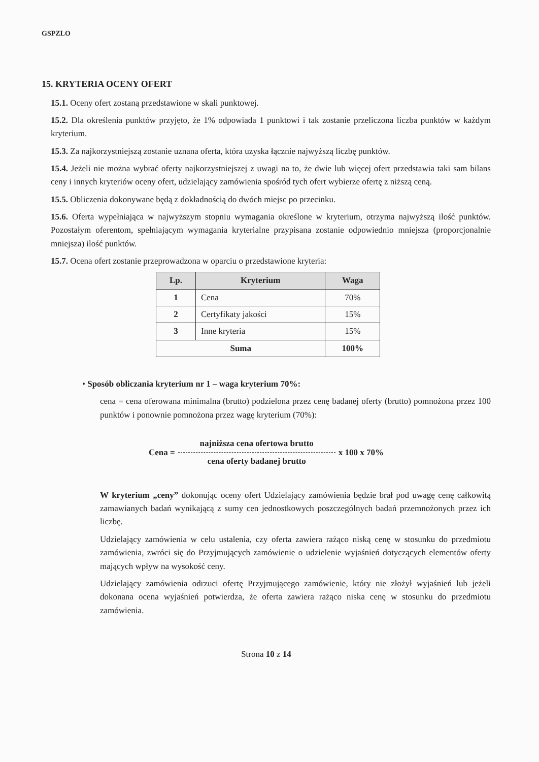GSPZLO
15. KRYTERIA OCENY OFERT
15.1. Oceny ofert zostaną przedstawione w skali punktowej.
15.2. Dla określenia punktów przyjęto, że 1% odpowiada 1 punktowi i tak zostanie przeliczona liczba punktów w każdym kryterium.
15.3. Za najkorzystniejszą zostanie uznana oferta, która uzyska łącznie najwyższą liczbę punktów.
15.4. Jeżeli nie można wybrać oferty najkorzystniejszej z uwagi na to, że dwie lub więcej ofert przedstawia taki sam bilans ceny i innych kryteriów oceny ofert, udzielający zamówienia spośród tych ofert wybierze ofertę z niższą ceną.
15.5. Obliczenia dokonywane będą z dokładnością do dwóch miejsc po przecinku.
15.6. Oferta wypełniająca w najwyższym stopniu wymagania określone w kryterium, otrzyma najwyższą ilość punktów. Pozostałym oferentom, spełniającym wymagania kryterialne przypisana zostanie odpowiednio mniejsza (proporcjonalnie mniejsza) ilość punktów.
15.7. Ocena ofert zostanie przeprowadzona w oparciu o przedstawione kryteria:
| Lp. | Kryterium | Waga |
| --- | --- | --- |
| 1 | Cena | 70% |
| 2 | Certyfikaty jakości | 15% |
| 3 | Inne kryteria | 15% |
| Suma | | 100% |
• Sposób obliczania kryterium nr 1 – waga kryterium 70%:
cena = cena oferowana minimalna (brutto) podzielona przez cenę badanej oferty (brutto) pomnożona przez 100 punktów i ponownie pomnożona przez wagę kryterium (70%):
Cena = najniższa cena ofertowa brutto cena oferty badanej brutto x 100 x 70%
W kryterium „ceny” dokonując oceny ofert Udzielający zamówienia będzie brał pod uwagę cenę całkowitą zamawianych badań wynikającą z sumy cen jednostkowych poszczególnych badań przemnożonych przez ich liczbę.
Udzielający zamówienia w celu ustalenia, czy oferta zawiera rażąco niską cenę w stosunku do przedmiotu zamówienia, zwróci się do Przyjmujących zamówienie o udzielenie wyjaśnień dotyczących elementów oferty mających wpływ na wysokość ceny.
Udzielający zamówienia odrzuci ofertę Przyjmującego zamówienie, który nie złożył wyjaśnień lub jeżeli dokonana ocena wyjaśnień potwierdza, że oferta zawiera rażąco niska cenę w stosunku do przedmiotu zamówienia.
Strona 10 z 14